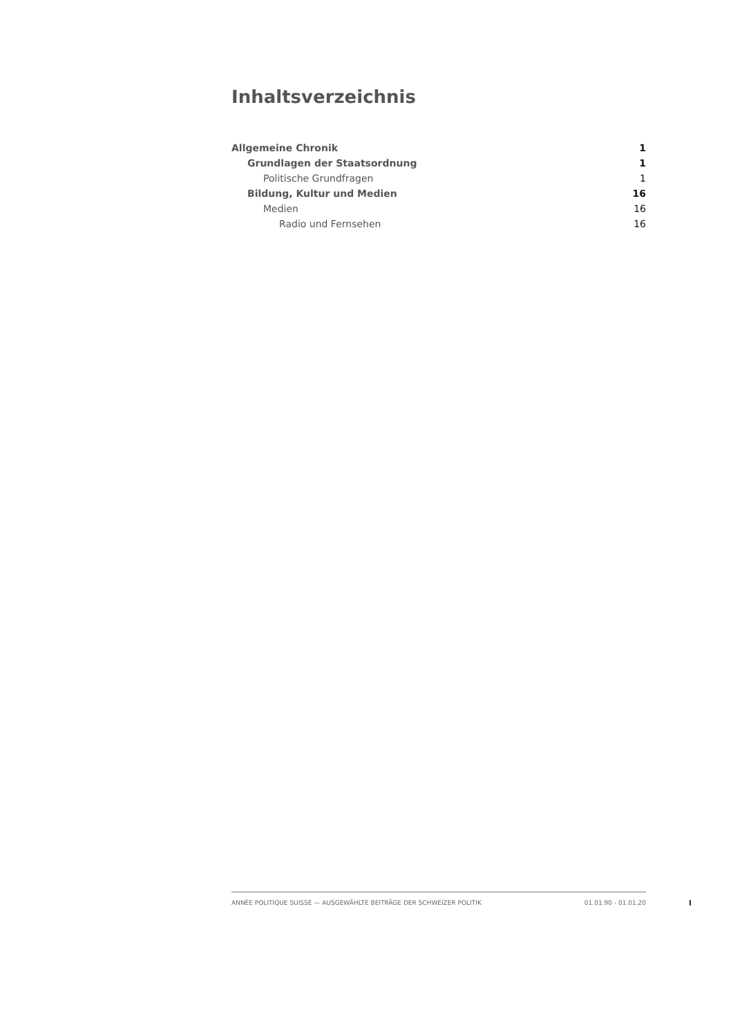Inhaltsverzeichnis
Allgemeine Chronik 1
Grundlagen der Staatsordnung 1
Politische Grundfragen 1
Bildung, Kultur und Medien 16
Medien 16
Radio und Fernsehen 16
ANNÉE POLITIQUE SUISSE — AUSGEWÄHLTE BEITRÄGE DER SCHWEIZER POLITIK 01.01.90 - 01.01.20
I